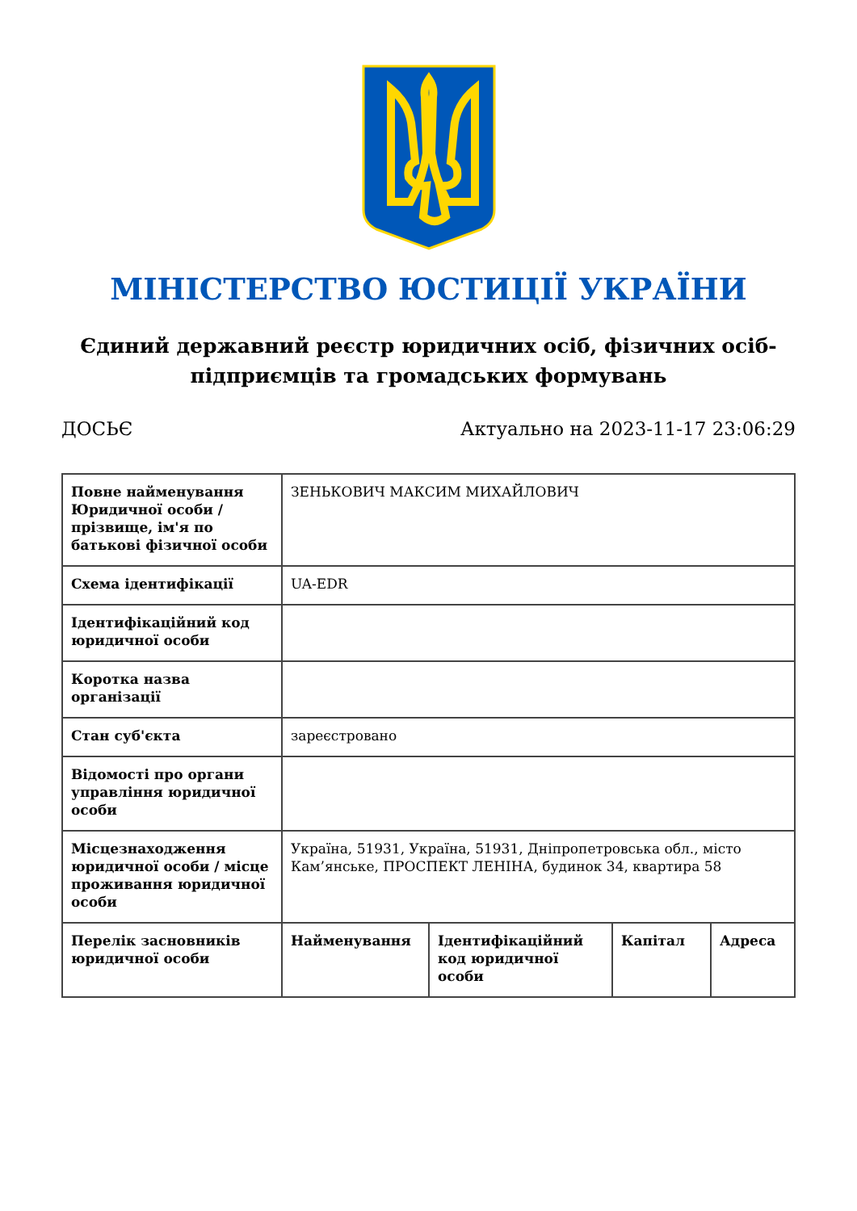МІНІСТЕРСТВО ЮСТИЦІЇ УКРАЇНИ
Єдиний державний реєстр юридичних осіб, фізичних осіб-підприємців та громадських формувань
ДОСЬЄ Актуально на 2023-11-17 23:06:29
| Повне найменування Юридичної особи / прізвище, ім'я по батькові фізичної особи | ЗЕНЬКОВИЧ МАКСИМ МИХАЙЛОВИЧ | | | |
| Схема ідентифікації | UA-EDR | | | |
| Ідентифікаційний код юридичної особи | | | | |
| Коротка назва організації | | | | |
| Стан суб'єкта | зареєстровано | | | |
| Відомості про органи управління юридичної особи | | | | |
| Місцезнаходження юридичної особи / місце проживання юридичної особи | Україна, 51931, Україна, 51931, Дніпропетровська обл., місто Кам’янське, ПРОСПЕКТ ЛЕНІНА, будинок 34, квартира 58 | | | |
| Перелік засновників юридичної особи | Найменування | Ідентифікаційний код юридичної особи | Капітал | Адреса |